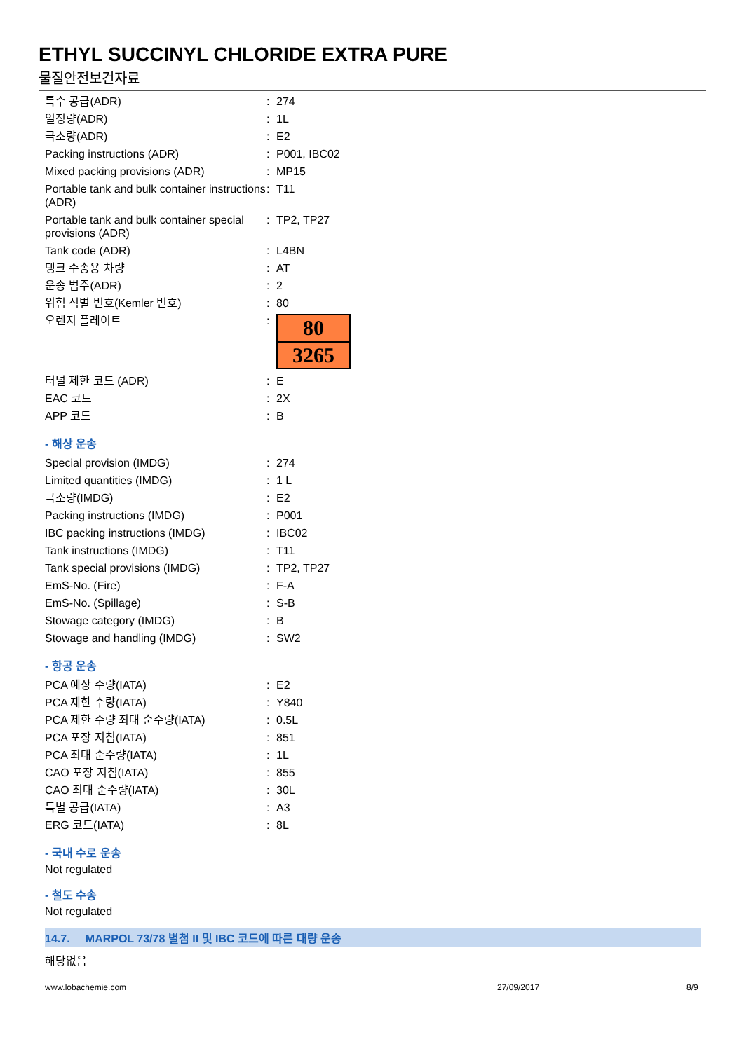ETHYL SUCCINYL CHLORIDE EXTRA PURE
물질안전보건자료
| 특수 공급(ADR) | : | 274 |
| 일정량(ADR) | : | 1L |
| 극소량(ADR) | : | E2 |
| Packing instructions (ADR) | : | P001, IBC02 |
| Mixed packing provisions (ADR) | : | MP15 |
| Portable tank and bulk container instructions (ADR) | : | T11 |
| Portable tank and bulk container special provisions (ADR) | : | TP2, TP27 |
| Tank code (ADR) | : | L4BN |
| 탱크 수송용 차량 | : | AT |
| 운송 범주(ADR) | : | 2 |
| 위험 식별 번호(Kemler 번호) | : | 80 |
| 오렌지 플레이트 | : | 80 3265 |
| 터널 제한 코드 (ADR) | : | E |
| EAC 코드 | : | 2X |
| APP 코드 | : | B |
- 해상 운송
| Special provision (IMDG) | : | 274 |
| Limited quantities (IMDG) | : | 1 L |
| 극소량(IMDG) | : | E2 |
| Packing instructions (IMDG) | : | P001 |
| IBC packing instructions (IMDG) | : | IBC02 |
| Tank instructions (IMDG) | : | T11 |
| Tank special provisions (IMDG) | : | TP2, TP27 |
| EmS-No. (Fire) | : | F-A |
| EmS-No. (Spillage) | : | S-B |
| Stowage category (IMDG) | : | B |
| Stowage and handling (IMDG) | : | SW2 |
- 항공 운송
| PCA 예상 수량(IATA) | : | E2 |
| PCA 제한 수량(IATA) | : | Y840 |
| PCA 제한 수량 최대 순수량(IATA) | : | 0.5L |
| PCA 포장 지침(IATA) | : | 851 |
| PCA 최대 순수량(IATA) | : | 1L |
| CAO 포장 지침(IATA) | : | 855 |
| CAO 최대 순수량(IATA) | : | 30L |
| 특별 공급(IATA) | : | A3 |
| ERG 코드(IATA) | : | 8L |
- 국내 수로 운송
Not regulated
- 철도 수송
Not regulated
14.7. MARPOL 73/78 별첨 II 및 IBC 코드에 따른 대량 운송
해당없음
www.lobachemie.com 27/09/2017 8/9